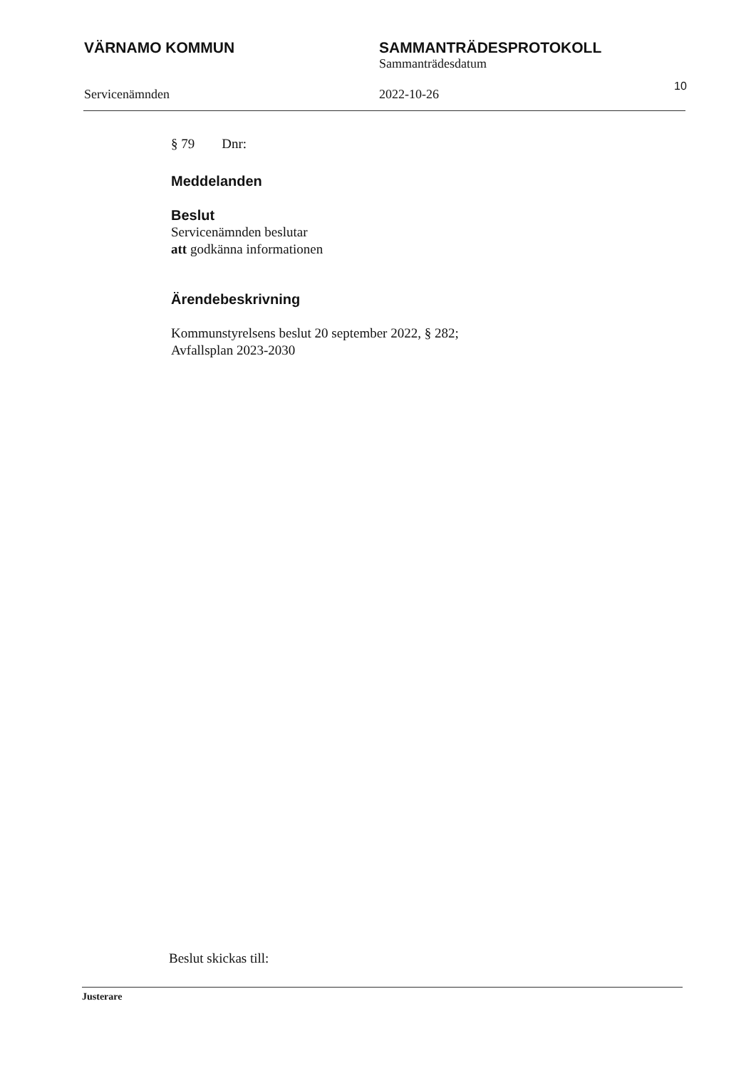VÄRNAMO KOMMUN SAMMANTRÄDESPROTOKOLL
Sammanträdesdatum
Servicenämnden 2022-10-26
10
§ 79 Dnr:
Meddelanden
Beslut
Servicenämnden beslutar
att godkänna informationen
Ärendebeskrivning
Kommunstyrelsens beslut 20 september 2022, § 282;
Avfallsplan 2023-2030
Beslut skickas till:
Justerare